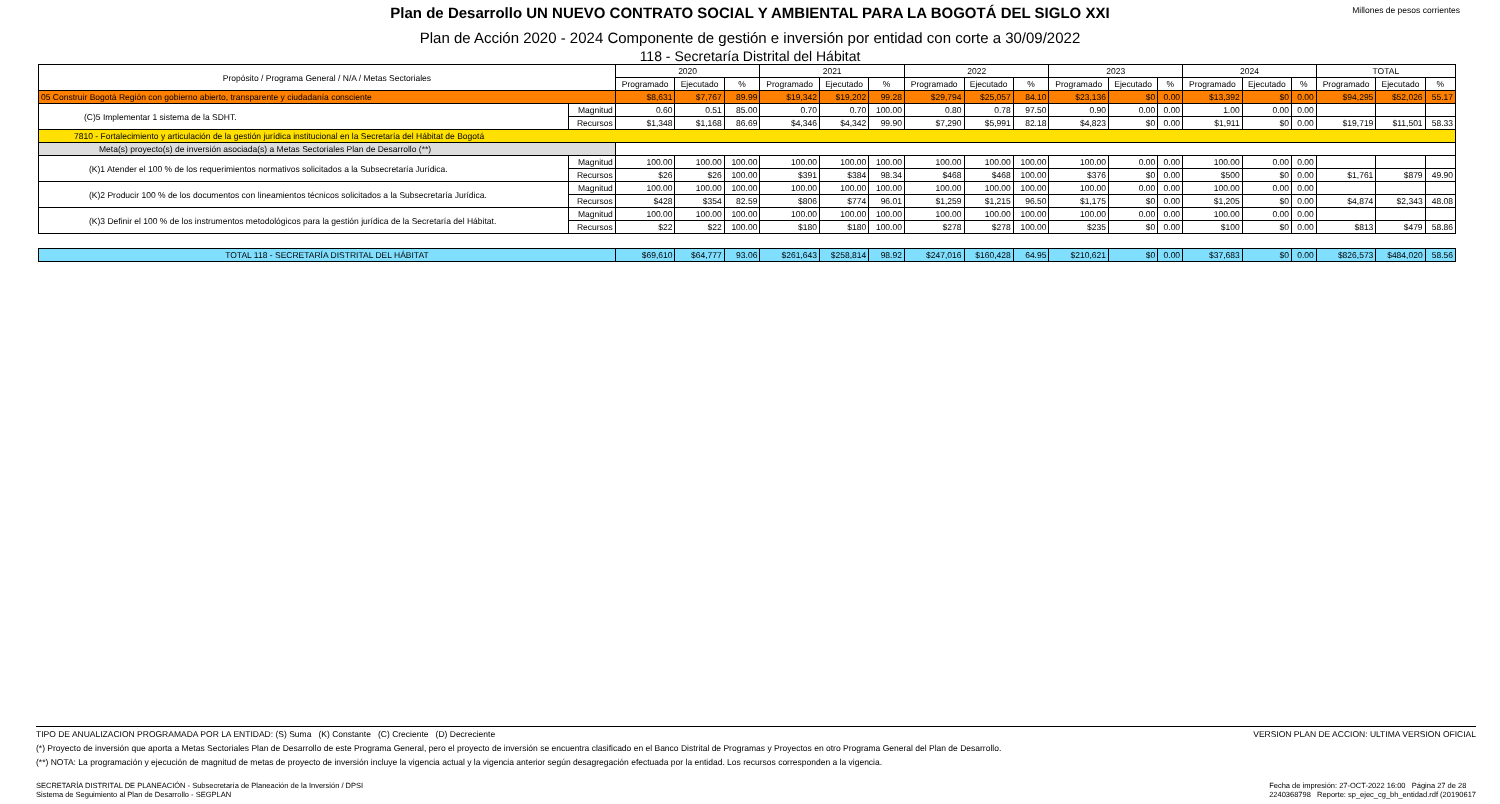Plan de Desarrollo UN NUEVO CONTRATO SOCIAL Y AMBIENTAL PARA LA BOGOTÁ DEL SIGLO XXI
Millones de pesos corrientes
Plan de Acción 2020 - 2024 Componente de gestión e inversión por entidad con corte a 30/09/2022
118 - Secretaría Distrital del Hábitat
| Propósito / Programa General / N/A / Metas Sectoriales | | 2020 | | | 2021 | | | 2022 | | | 2023 | | | 2024 | | | TOTAL | | |
| --- | --- | --- | --- | --- | --- | --- | --- | --- | --- | --- | --- | --- | --- | --- | --- | --- | --- | --- | --- |
| | | Programado | Ejecutado | % | Programado | Ejecutado | % | Programado | Ejecutado | % | Programado | Ejecutado | % | Programado | Ejecutado | % | Programado | Ejecutado | % |
| 05 Construir Bogotá Región con gobierno abierto, transparente y ciudadanía consciente | | $8,631 | $7,767 | 89.99 | $19,342 | $19,202 | 99.28 | $29,794 | $25,057 | 84.10 | $23,136 | $0 | 0.00 | $13,392 | $0 | 0.00 | $94,295 | $52,026 | 55.17 |
| (C)5 Implementar 1 sistema de la SDHT. | Magnitud | 0.60 | 0.51 | 85.00 | 0.70 | 0.70 | 100.00 | 0.80 | 0.78 | 97.50 | 0.90 | 0.00 | 0.00 | 1.00 | 0.00 | 0.00 | | | |
| | Recursos | $1,348 | $1,168 | 86.69 | $4,346 | $4,342 | 99.90 | $7,290 | $5,991 | 82.18 | $4,823 | $0 | 0.00 | $1,911 | $0 | 0.00 | $19,719 | $11,501 | 58.33 |
| 7810 - Fortalecimiento y articulación de la gestión jurídica institucional en la Secretaría del Hábitat de Bogotá | | | | | | | | | | | | | | | | | | | |
| Meta(s) proyecto(s) de inversión asociada(s) a Metas Sectoriales Plan de Desarrollo (**) | | | | | | | | | | | | | | | | | | | |
| (K)1 Atender el 100 % de los requerimientos normativos solicitados a la Subsecretaría Jurídica. | Magnitud | 100.00 | 100.00 | 100.00 | 100.00 | 100.00 | 100.00 | 100.00 | 100.00 | 100.00 | 100.00 | 0.00 | 0.00 | 100.00 | 0.00 | 0.00 | | | |
| | Recursos | $26 | $26 | 100.00 | $391 | $384 | 98.34 | $468 | $468 | 100.00 | $376 | $0 | 0.00 | $500 | $0 | 0.00 | $1,761 | $879 | 49.90 |
| (K)2 Producir 100 % de los documentos con lineamientos técnicos solicitados a la Subsecretaría Jurídica. | Magnitud | 100.00 | 100.00 | 100.00 | 100.00 | 100.00 | 100.00 | 100.00 | 100.00 | 100.00 | 100.00 | 0.00 | 0.00 | 100.00 | 0.00 | 0.00 | | | |
| | Recursos | $428 | $354 | 82.59 | $806 | $774 | 96.01 | $1,259 | $1,215 | 96.50 | $1,175 | $0 | 0.00 | $1,205 | $0 | 0.00 | $4,874 | $2,343 | 48.08 |
| (K)3 Definir el 100 % de los instrumentos metodológicos para la gestión jurídica de la Secretaría del Hábitat. | Magnitud | 100.00 | 100.00 | 100.00 | 100.00 | 100.00 | 100.00 | 100.00 | 100.00 | 100.00 | 100.00 | 0.00 | 0.00 | 100.00 | 0.00 | 0.00 | | | |
| | Recursos | $22 | $22 | 100.00 | $180 | $180 | 100.00 | $278 | $278 | 100.00 | $235 | $0 | 0.00 | $100 | $0 | 0.00 | $813 | $479 | 58.86 |
| TOTAL 118 - SECRETARÍA DISTRITAL DEL HÁBITAT | | $69,610 | $64,777 | 93.06 | $261,643 | $258,814 | 98.92 | $247,016 | $160,428 | 64.95 | $210,621 | $0 | 0.00 | $37,683 | $0 | 0.00 | $826,573 | $484,020 | 58.56 |
TIPO DE ANUALIZACION PROGRAMADA POR LA ENTIDAD: (S) Suma (K) Constante (C) Creciente (D) Decreciente VERSION PLAN DE ACCION: ULTIMA VERSION OFICIAL
(*) Proyecto de inversión que aporta a Metas Sectoriales Plan de Desarrollo de este Programa General, pero el proyecto de inversión se encuentra clasificado en el Banco Distrital de Programas y Proyectos en otro Programa General del Plan de Desarrollo.
(**) NOTA: La programación y ejecución de magnitud de metas de proyecto de inversión incluye la vigencia actual y la vigencia anterior según desagregación efectuada por la entidad. Los recursos corresponden a la vigencia.
SECRETARÍA DISTRITAL DE PLANEACIÓN - Subsecretaría de Planeación de la Inversión / DPSI
Sistema de Seguimiento al Plan de Desarrollo - SEGPLAN
Fecha de impresión: 27-OCT-2022 16:00 Página 27 de 28
2240368798 Reporte: sp_ejec_cg_bh_entidad.rdf (20190617